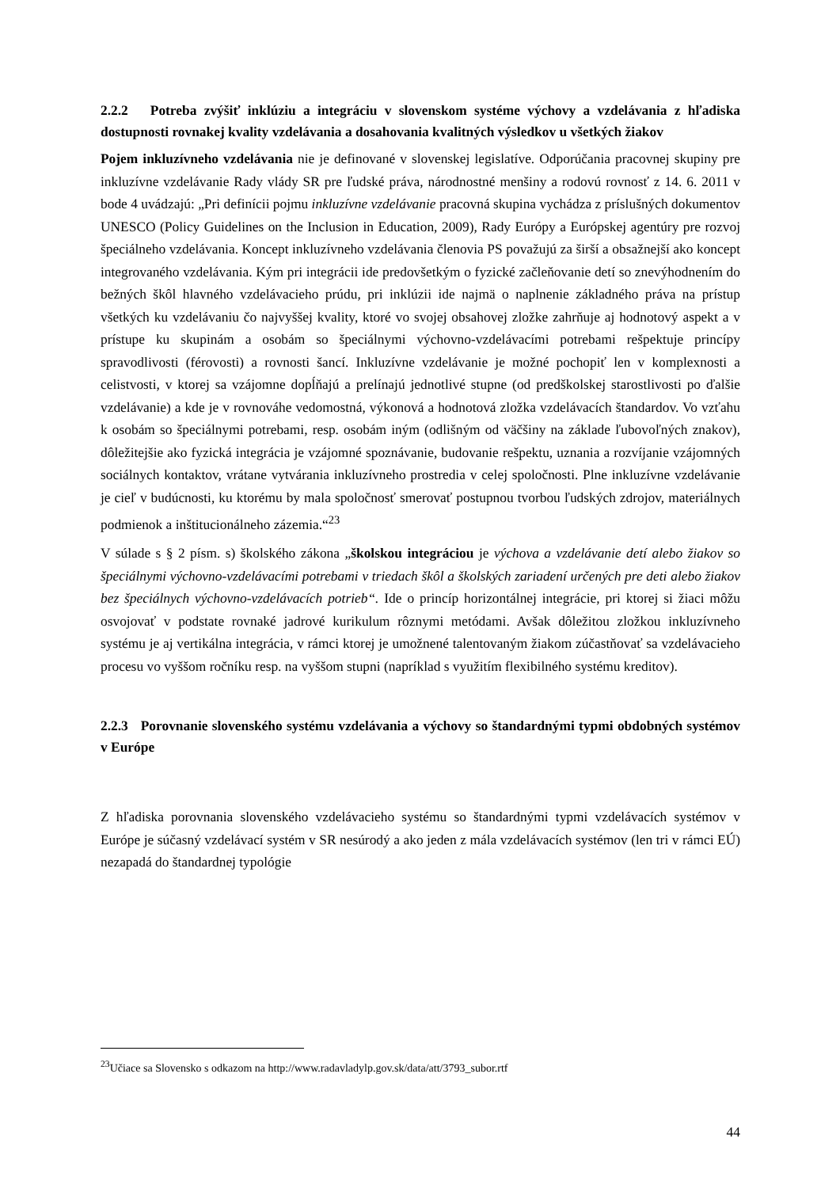2.2.2 Potreba zvýšiť inklúziu a integráciu v slovenskom systéme výchovy a vzdelávania z hľadiska dostupnosti rovnakej kvality vzdelávania a dosahovania kvalitných výsledkov u všetkých žiakov
Pojem inkluzívneho vzdelávania nie je definované v slovenskej legislatíve. Odporúčania pracovnej skupiny pre inkluzívne vzdelávanie Rady vlády SR pre ľudské práva, národnostné menšiny a rodovú rovnosť z 14. 6. 2011 v bode 4 uvádzajú: „Pri definícii pojmu inkluzívne vzdelávanie pracovná skupina vychádza z príslušných dokumentov UNESCO (Policy Guidelines on the Inclusion in Education, 2009), Rady Európy a Európskej agentúry pre rozvoj špeciálneho vzdelávania. Koncept inkluzívneho vzdelávania členovia PS považujú za širší a obsažnejší ako koncept integrovaného vzdelávania. Kým pri integrácii ide predovšetkým o fyzické začleňovanie detí so znevýhodnením do bežných škôl hlavného vzdelávacieho prúdu, pri inklúzii ide najmä o naplnenie základného práva na prístup všetkých ku vzdelávaniu čo najvyššej kvality, ktoré vo svojej obsahovej zložke zahrňuje aj hodnotový aspekt a v prístupe ku skupinám a osobám so špeciálnymi výchovno-vzdelávacími potrebami rešpektuje princípy spravodlivosti (férovosti) a rovnosti šancí. Inkluzívne vzdelávanie je možné pochopiť len v komplexnosti a celistvosti, v ktorej sa vzájomne dopĺňajú a prelínajú jednotlivé stupne (od predškolskej starostlivosti po ďalšie vzdelávanie) a kde je v rovnováhe vedomostná, výkonová a hodnotová zložka vzdelávacích štandardov. Vo vzťahu k osobám so špeciálnymi potrebami, resp. osobám iným (odlišným od väčšiny na základe ľubovoľných znakov), dôležitejšie ako fyzická integrácia je vzájomné spoznávanie, budovanie rešpektu, uznania a rozvíjanie vzájomných sociálnych kontaktov, vrátane vytvárania inkluzívneho prostredia v celej spoločnosti. Plne inkluzívne vzdelávanie je cieľ v budúcnosti, ku ktorému by mala spoločnosť smerovať postupnou tvorbou ľudských zdrojov, materiálnych podmienok a inštitucionálneho zázemia.“<sup>23</sup>
V súlade s § 2 písm. s) školského zákona „školskou integráciou je výchova a vzdelávanie detí alebo žiakov so špeciálnymi výchovno-vzdelávacími potrebami v triedach škôl a školských zariadení určených pre deti alebo žiakov bez špeciálnych výchovno-vzdelávacích potrieb“. Ide o princíp horizontálnej integrácie, pri ktorej si žiaci môžu osvojovať v podstate rovnaké jadrové kurikulum rôznymi metódami. Avšak dôležitou zložkou inkluzívneho systému je aj vertikálna integrácia, v rámci ktorej je umožnené talentovaným žiakom zúčastňovať sa vzdelávacieho procesu vo vyššom ročníku resp. na vyššom stupni (napríklad s využitím flexibilného systému kreditov).
2.2.3 Porovnanie slovenského systému vzdelávania a výchovy so štandardnými typmi obdobných systémov v Európe
Z hľadiska porovnania slovenského vzdelávacieho systému so štandardnými typmi vzdelávacích systémov v Európe je súčasný vzdelávací systém v SR nesúrodý a ako jeden z mála vzdelávacích systémov (len tri v rámci EÚ) nezapadá do štandardnej typológie
<sup>23</sup> Učiace sa Slovensko s odkazom na http://www.radavladylp.gov.sk/data/att/3793_subor.rtf
44